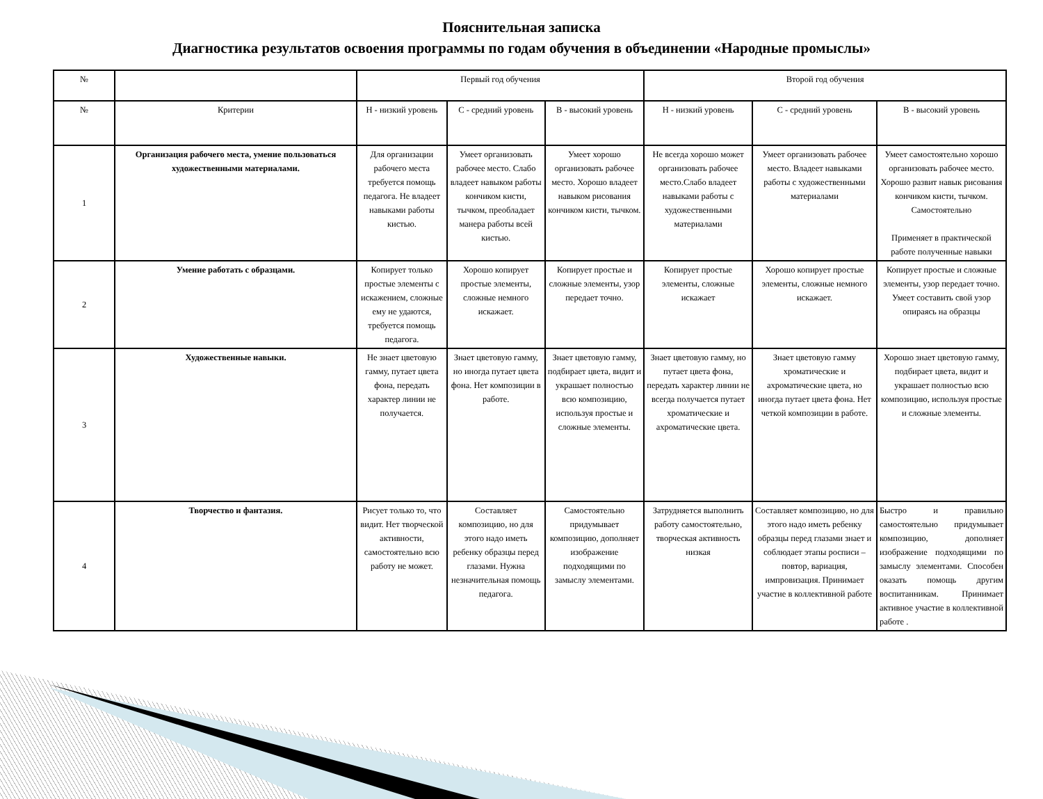Пояснительная записка
Диагностика результатов освоения программы по годам обучения в объединении «Народные промыслы»
| № | | Первый год обучения | | | Второй год обучения | | |
| --- | --- | --- | --- | --- | --- | --- | --- |
| № | Критерии | Н - низкий уровень | С - средний уровень | В - высокий уровень | Н - низкий уровень | С - средний уровень | В - высокий уровень |
| 1 | Организация рабочего места, умение пользоваться художественными материалами. | Для организации рабочего места требуется помощь педагога. Не владеет навыками работы кистью. | Умеет организовать рабочее место. Слабо владеет навыком работы кончиком кисти, тычком, преобладает манера работы всей кистью. | Умеет хорошо организовать рабочее место. Хорошо владеет навыком рисования кончиком кисти, тычком. | Не всегда хорошо может организовать рабочее место.Слабо владеет навыками работы с художественными материалами | Умеет организовать рабочее место. Владеет навыками работы с художественными материалами | Умеет самостоятельно хорошо организовать рабочее место. Хорошо развит навык рисования кончиком кисти, тычком. Самостоятельно Применяет в практической работе полученные навыки |
| 2 | Умение работать с образцами. | Копирует только простые элементы с искажением, сложные ему не удаются, требуется помощь педагога. | Хорошо копирует простые элементы, сложные немного искажает. | Копирует простые и сложные элементы, узор передает точно. | Копирует простые элементы, сложные искажает | Хорошо копирует простые элементы, сложные немного искажает. | Копирует простые и сложные элементы, узор передает точно. Умеет составить свой узор опираясь на образцы |
| 3 | Художественные навыки. | Не знает цветовую гамму, путает цвета фона, передать характер линии не получается. | Знает цветовую гамму, но иногда путает цвета фона. Нет композиции в работе. | Знает цветовую гамму, подбирает цвета, видит и украшает полностью всю композицию, используя простые и сложные элементы. | Знает цветовую гамму, но путает цвета фона, передать характер линии не всегда получается путает хроматические и ахроматические цвета. | Знает цветовую гамму хроматические и ахроматические цвета, но иногда путает цвета фона. Нет четкой композиции в работе. | Хорошо знает цветовую гамму, подбирает цвета, видит и украшает полностью всю композицию, используя простые и сложные элементы. |
| 4 | Творчество и фантазия. | Рисует только то, что видит. Нет творческой активности, самостоятельно всю работу не может. | Составляет композицию, но для этого надо иметь ребенку образцы перед глазами. Нужна незначительная помощь педагога. | Самостоятельно придумывает композицию, дополняет изображение подходящими по замыслу элементами. | Затрудняется выполнить работу самостоятельно, творческая активность низкая | Составляет композицию, но для этого надо иметь ребенку образцы перед глазами знает и соблюдает этапы росписи – повтор, вариация, импровизация. Принимает участие в коллективной работе | Быстро и правильно самостоятельно придумывает композицию, дополняет изображение подходящими по замыслу элементами. Способен оказать помощь другим воспитанникам. Принимает активное участие в коллективной работе . |